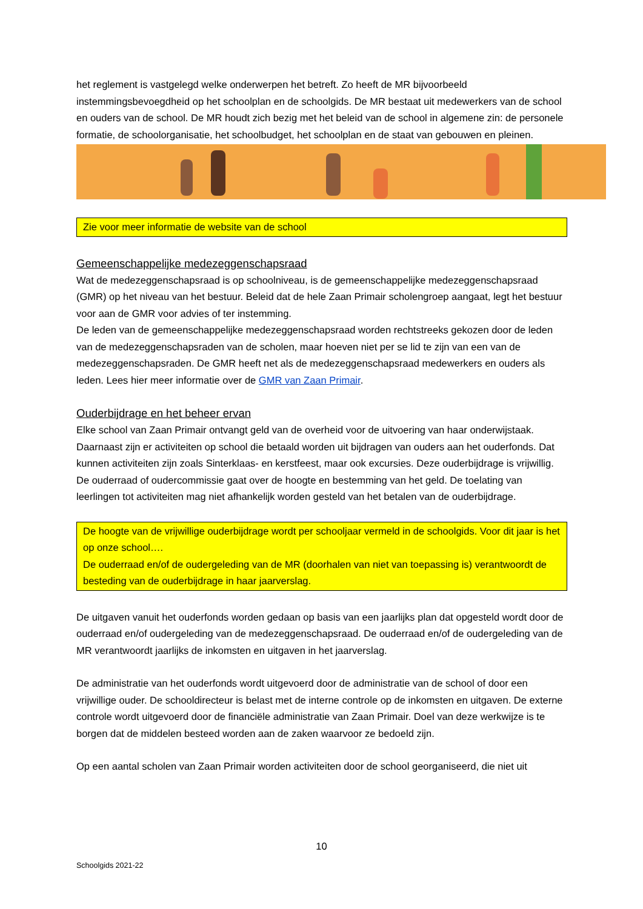het reglement is vastgelegd welke onderwerpen het betreft. Zo heeft de MR bijvoorbeeld instemmingsbevoegdheid op het schoolplan en de schoolgids. De MR bestaat uit medewerkers van de school en ouders van de school. De MR houdt zich bezig met het beleid van de school in algemene zin: de personele formatie, de schoolorganisatie, het schoolbudget, het schoolplan en de staat van gebouwen en pleinen.
Zie voor meer informatie de website van de school
Gemeenschappelijke medezeggenschapsraad
Wat de medezeggenschapsraad is op schoolniveau, is de gemeenschappelijke medezeggenschapsraad (GMR) op het niveau van het bestuur. Beleid dat de hele Zaan Primair scholengroep aangaat, legt het bestuur voor aan de GMR voor advies of ter instemming.
De leden van de gemeenschappelijke medezeggenschapsraad worden rechtstreeks gekozen door de leden van de medezeggenschapsraden van de scholen, maar hoeven niet per se lid te zijn van een van de medezeggenschapsraden. De GMR heeft net als de medezeggenschapsraad medewerkers en ouders als leden. Lees hier meer informatie over de GMR van Zaan Primair.
Ouderbijdrage en het beheer ervan
Elke school van Zaan Primair ontvangt geld van de overheid voor de uitvoering van haar onderwijstaak. Daarnaast zijn er activiteiten op school die betaald worden uit bijdragen van ouders aan het ouderfonds. Dat kunnen activiteiten zijn zoals Sinterklaas- en kerstfeest, maar ook excursies. Deze ouderbijdrage is vrijwillig. De ouderraad of oudercommissie gaat over de hoogte en bestemming van het geld. De toelating van leerlingen tot activiteiten mag niet afhankelijk worden gesteld van het betalen van de ouderbijdrage.
De hoogte van de vrijwillige ouderbijdrage wordt per schooljaar vermeld in de schoolgids. Voor dit jaar is het op onze school….
De ouderraad en/of de oudergeleding van de MR (doorhalen van niet van toepassing is) verantwoordt de besteding van de ouderbijdrage in haar jaarverslag.
De uitgaven vanuit het ouderfonds worden gedaan op basis van een jaarlijks plan dat opgesteld wordt door de ouderraad en/of oudergeleding van de medezeggenschapsraad. De ouderraad en/of de oudergeleding van de MR verantwoordt jaarlijks de inkomsten en uitgaven in het jaarverslag.
De administratie van het ouderfonds wordt uitgevoerd door de administratie van de school of door een vrijwillige ouder. De schooldirecteur is belast met de interne controle op de inkomsten en uitgaven. De externe controle wordt uitgevoerd door de financiële administratie van Zaan Primair. Doel van deze werkwijze is te borgen dat de middelen besteed worden aan de zaken waarvoor ze bedoeld zijn.
Op een aantal scholen van Zaan Primair worden activiteiten door de school georganiseerd, die niet uit
10
Schoolgids 2021-22